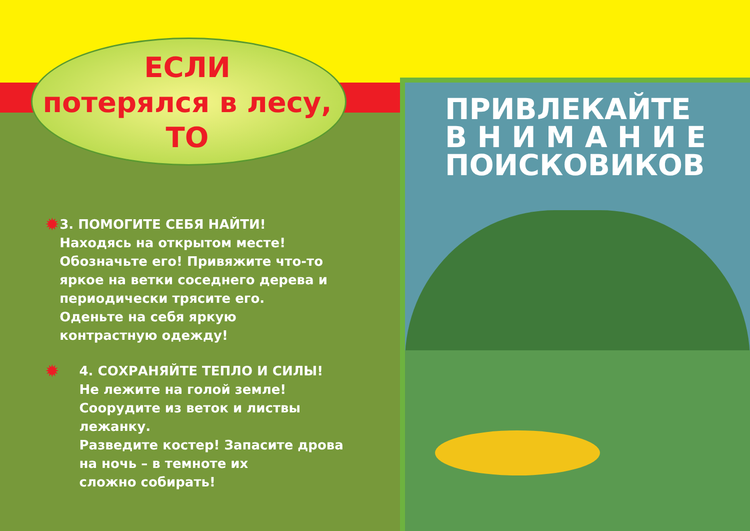ЕСЛИ
потерялся в лесу,
ТО
✹
3. ПОМОГИТЕ СЕБЯ НАЙТИ!
Находясь на открытом месте!
Обозначьте его! Привяжите что-то яркое на ветки соседнего дерева и периодически трясите его.
Оденьте на себя яркую
контрастную одежду!
✹
4. СОХРАНЯЙТЕ ТЕПЛО И СИЛЫ!
Не лежите на голой земле!
Соорудите из веток и листвы лежанку.
Разведите костер! Запасите дрова
на ночь – в темноте их
сложно собирать!
ПРИВЛЕКАЙТЕ
В Н И М А Н И Е
ПОИСКОВИКОВ